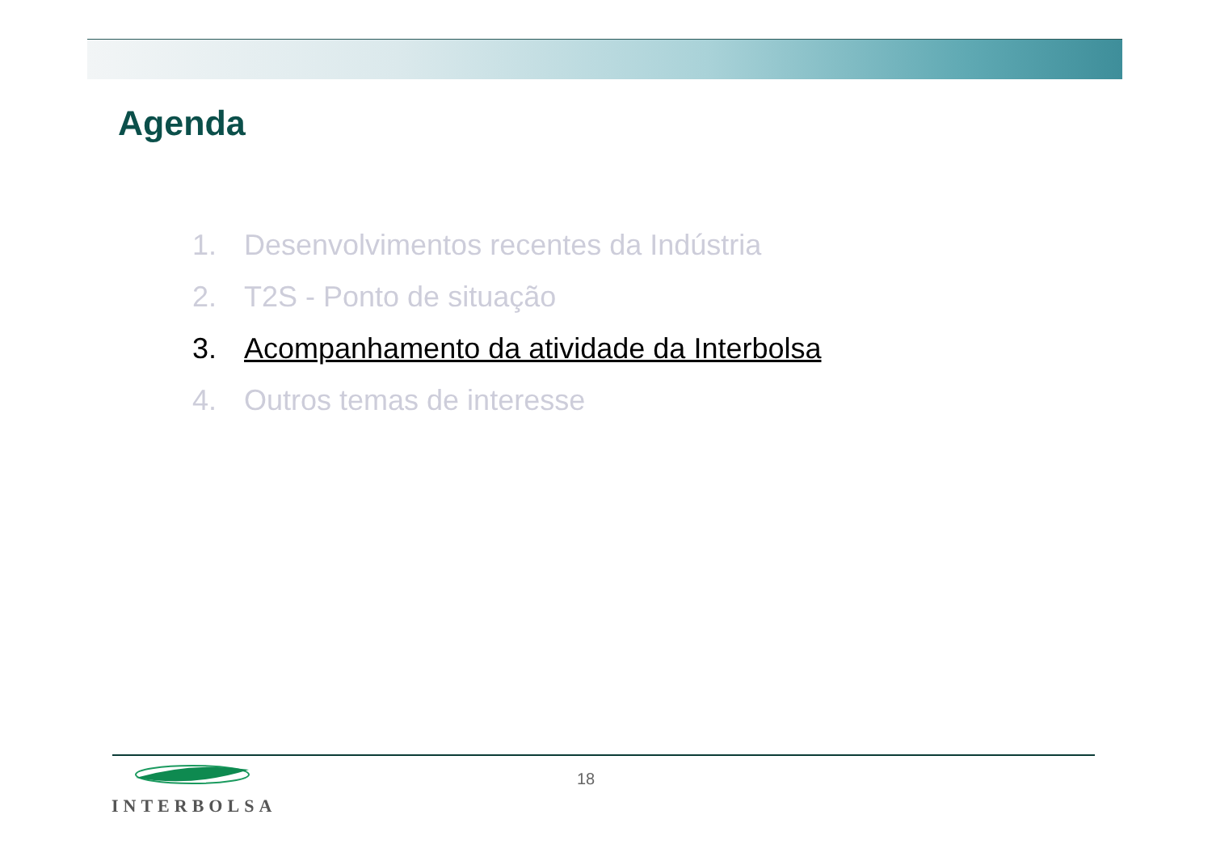Agenda
1. Desenvolvimentos recentes da Indústria
2. T2S - Ponto de situação
3. Acompanhamento da atividade da Interbolsa
4. Outros temas de interesse
INTERBOLSA 18